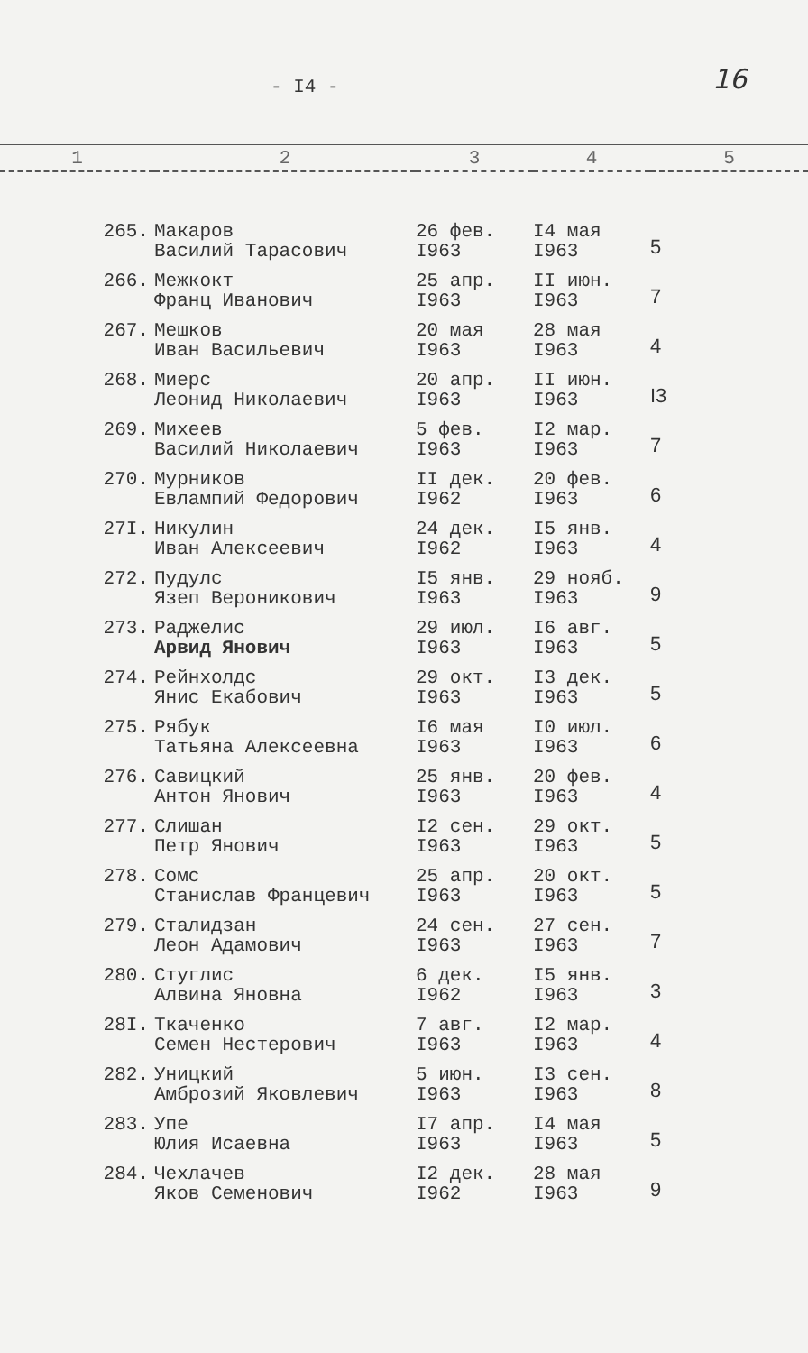- I4 - 16
| 1 | 2 | 3 | 4 | 5 |
| --- | --- | --- | --- | --- |
| 265. | Макаров Василий Тарасович | 26 фев. I963 | I4 мая I963 | 5 |
| 266. | Межкокт Франц Иванович | 25 апр. I963 | II июн. I963 | 7 |
| 267. | Мешков Иван Васильевич | 20 мая I963 | 28 мая I963 | 4 |
| 268. | Миерс Леонид Николаевич | 20 апр. I963 | II июн. I963 | I3 |
| 269. | Михеев Василий Николаевич | 5 фев. I963 | I2 мар. I963 | 7 |
| 270. | Мурников Евлампий Федорович | II дек. I962 | 20 фев. I963 | 6 |
| 27I. | Никулин Иван Алексеевич | 24 дек. I962 | I5 янв. I963 | 4 |
| 272. | Пудулс Язеп Вероникович | I5 янв. I963 | 29 нояб. I963 | 9 |
| 273. | Раджелис Арвид Янович | 29 июл. I963 | I6 авг. I963 | 5 |
| 274. | Рейнхолдс Янис Екабович | 29 окт. I963 | I3 дек. I963 | 5 |
| 275. | Рябук Татьяна Алексеевна | I6 мая I963 | I0 июл. I963 | 6 |
| 276. | Савицкий Антон Янович | 25 янв. I963 | 20 фев. I963 | 4 |
| 277. | Слишан Петр Янович | I2 сен. I963 | 29 окт. I963 | 5 |
| 278. | Сомс Станислав Францевич | 25 апр. I963 | 20 окт. I963 | 5 |
| 279. | Сталидзан Леон Адамович | 24 сен. I963 | 27 сен. I963 | 7 |
| 280. | Стуглис Алвина Яновна | 6 дек. I962 | I5 янв. I963 | 3 |
| 28I. | Ткаченко Семен Нестерович | 7 авг. I963 | I2 мар. I963 | 4 |
| 282. | Уницкий Амброзий Яковлевич | 5 июн. I963 | I3 сен. I963 | 8 |
| 283. | Упе Юлия Исаевна | I7 апр. I963 | I4 мая I963 | 5 |
| 284. | Чехлачев Яков Семенович | I2 дек. I962 | 28 мая I963 | 9 |